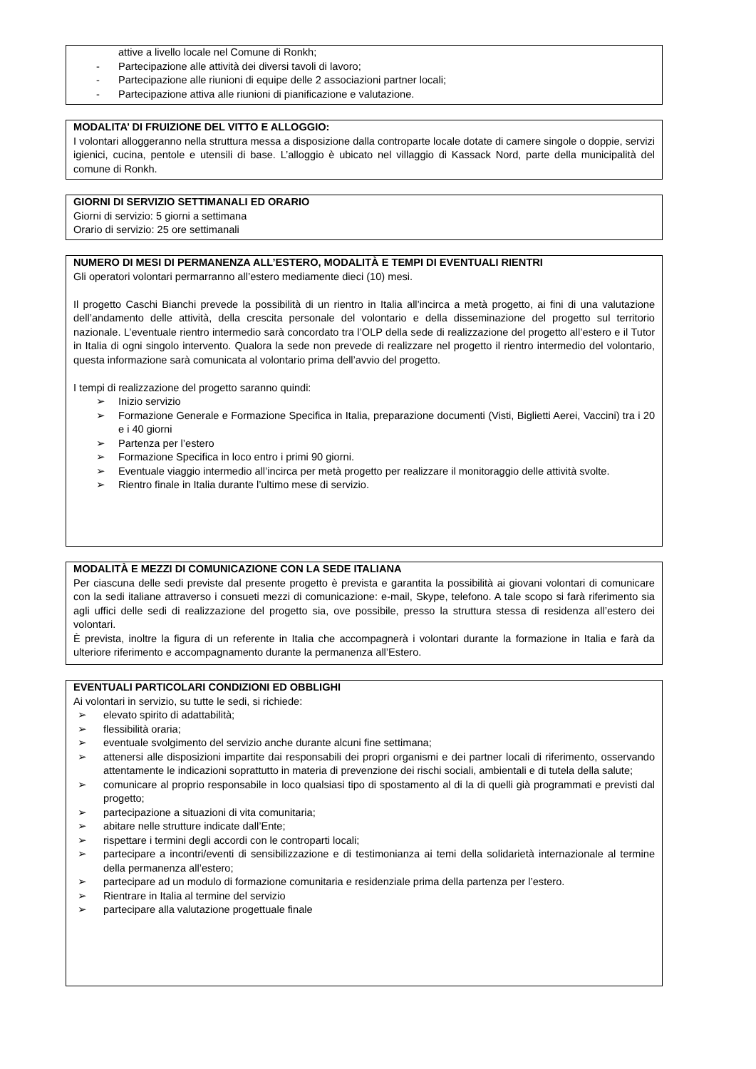attive a livello locale nel Comune di Ronkh;
- Partecipazione alle attività dei diversi tavoli di lavoro;
- Partecipazione alle riunioni di equipe delle 2 associazioni partner locali;
- Partecipazione attiva alle riunioni di pianificazione e valutazione.
MODALITA’ DI FRUIZIONE DEL VITTO E ALLOGGIO:
I volontari alloggeranno nella struttura messa a disposizione dalla controparte locale dotate di camere singole o doppie, servizi igienici, cucina, pentole e utensili di base. L’alloggio è ubicato nel villaggio di Kassack Nord, parte della municipalità del comune di Ronkh.
GIORNI DI SERVIZIO SETTIMANALI ED ORARIO
Giorni di servizio: 5 giorni a settimana
Orario di servizio: 25 ore settimanali
NUMERO DI MESI DI PERMANENZA ALL’ESTERO, MODALITÀ E TEMPI DI EVENTUALI RIENTRI
Gli operatori volontari permarranno all’estero mediamente dieci (10) mesi.
Il progetto Caschi Bianchi prevede la possibilità di un rientro in Italia all’incirca a metà progetto, ai fini di una valutazione dell’andamento delle attività, della crescita personale del volontario e della disseminazione del progetto sul territorio nazionale. L’eventuale rientro intermedio sarà concordato tra l’OLP della sede di realizzazione del progetto all’estero e il Tutor in Italia di ogni singolo intervento. Qualora la sede non prevede di realizzare nel progetto il rientro intermedio del volontario, questa informazione sarà comunicata al volontario prima dell’avvio del progetto.
I tempi di realizzazione del progetto saranno quindi:
➢ Inizio servizio
➢ Formazione Generale e Formazione Specifica in Italia, preparazione documenti (Visti, Biglietti Aerei, Vaccini) tra i 20 e i 40 giorni
➢ Partenza per l’estero
➢ Formazione Specifica in loco entro i primi 90 giorni.
➢ Eventuale viaggio intermedio all’incirca per metà progetto per realizzare il monitoraggio delle attività svolte.
➢ Rientro finale in Italia durante l’ultimo mese di servizio.
MODALITÀ E MEZZI DI COMUNICAZIONE CON LA SEDE ITALIANA
Per ciascuna delle sedi previste dal presente progetto è prevista e garantita la possibilità ai giovani volontari di comunicare con la sedi italiane attraverso i consueti mezzi di comunicazione: e-mail, Skype, telefono. A tale scopo si farà riferimento sia agli uffici delle sedi di realizzazione del progetto sia, ove possibile, presso la struttura stessa di residenza all’estero dei volontari.
È prevista, inoltre la figura di un referente in Italia che accompagnerà i volontari durante la formazione in Italia e farà da ulteriore riferimento e accompagnamento durante la permanenza all’Estero.
EVENTUALI PARTICOLARI CONDIZIONI ED OBBLIGHI
Ai volontari in servizio, su tutte le sedi, si richiede:
➢ elevato spirito di adattabilità;
➢ flessibilità oraria;
➢ eventuale svolgimento del servizio anche durante alcuni fine settimana;
➢ attenersi alle disposizioni impartite dai responsabili dei propri organismi e dei partner locali di riferimento, osservando attentamente le indicazioni soprattutto in materia di prevenzione dei rischi sociali, ambientali e di tutela della salute;
➢ comunicare al proprio responsabile in loco qualsiasi tipo di spostamento al di la di quelli già programmati e previsti dal progetto;
➢ partecipazione a situazioni di vita comunitaria;
➢ abitare nelle strutture indicate dall’Ente;
➢ rispettare i termini degli accordi con le controparti locali;
➢ partecipare a incontri/eventi di sensibilizzazione e di testimonianza ai temi della solidarietà internazionale al termine della permanenza all’estero;
➢ partecipare ad un modulo di formazione comunitaria e residenziale prima della partenza per l’estero.
➢ Rientrare in Italia al termine del servizio
➢ partecipare alla valutazione progettuale finale